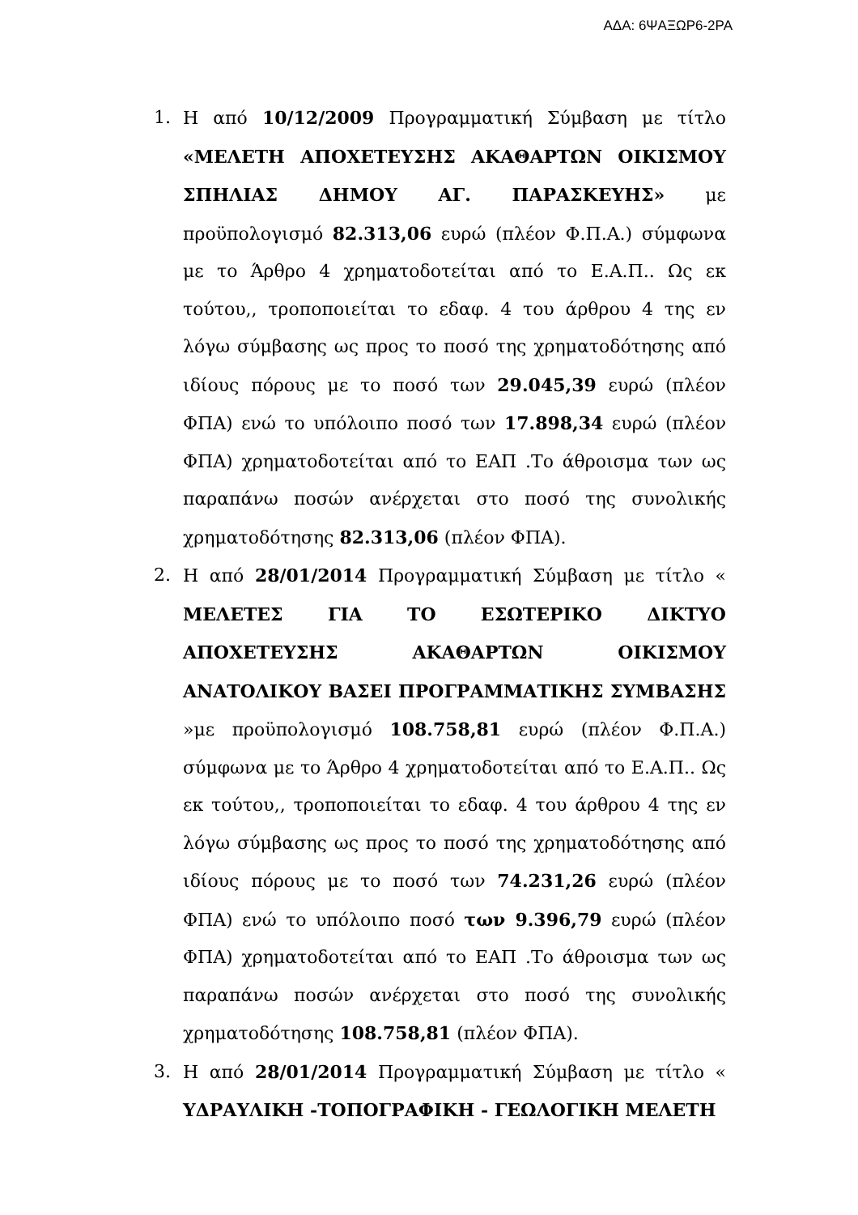ΑΔΑ: 6ΨΑΞΩΡ6-2ΡΑ
1. Η από 10/12/2009 Προγραμματική Σύμβαση με τίτλο «ΜΕΛΕΤΗ ΑΠΟΧΕΤΕΥΣΗΣ ΑΚΑΘΑΡΤΩΝ ΟΙΚΙΣΜΟΥ ΣΠΗΛΙΑΣ ΔΗΜΟΥ ΑΓ. ΠΑΡΑΣΚΕΥΗΣ» με προϋπολογισμό 82.313,06 ευρώ (πλέον Φ.Π.Α.) σύμφωνα με το Άρθρο 4 χρηματοδοτείται από το Ε.Α.Π.. Ως εκ τούτου,, τροποποιείται το εδαφ. 4 του άρθρου 4 της εν λόγω σύμβασης ως προς το ποσό της χρηματοδότησης από ιδίους πόρους με το ποσό των 29.045,39 ευρώ (πλέον ΦΠΑ) ενώ το υπόλοιπο ποσό των 17.898,34 ευρώ (πλέον ΦΠΑ) χρηματοδοτείται από το ΕΑΠ .Το άθροισμα των ως παραπάνω ποσών ανέρχεται στο ποσό της συνολικής χρηματοδότησης 82.313,06 (πλέον ΦΠΑ).
2. Η από 28/01/2014 Προγραμματική Σύμβαση με τίτλο « ΜΕΛΕΤΕΣ ΓΙΑ ΤΟ ΕΣΩΤΕΡΙΚΟ ΔΙΚΤΥΟ ΑΠΟΧΕΤΕΥΣΗΣ ΑΚΑΘΑΡΤΩΝ ΟΙΚΙΣΜΟΥ ΑΝΑΤΟΛΙΚΟΥ ΒΑΣΕΙ ΠΡΟΓΡΑΜΜΑΤΙΚΗΣ ΣΥΜΒΑΣΗΣ »με προϋπολογισμό 108.758,81 ευρώ (πλέον Φ.Π.Α.) σύμφωνα με το Άρθρο 4 χρηματοδοτείται από το Ε.Α.Π.. Ως εκ τούτου,, τροποποιείται το εδαφ. 4 του άρθρου 4 της εν λόγω σύμβασης ως προς το ποσό της χρηματοδότησης από ιδίους πόρους με το ποσό των 74.231,26 ευρώ (πλέον ΦΠΑ) ενώ το υπόλοιπο ποσό των 9.396,79 ευρώ (πλέον ΦΠΑ) χρηματοδοτείται από το ΕΑΠ .Το άθροισμα των ως παραπάνω ποσών ανέρχεται στο ποσό της συνολικής χρηματοδότησης 108.758,81 (πλέον ΦΠΑ).
3. Η από 28/01/2014 Προγραμματική Σύμβαση με τίτλο « ΥΔΡΑΥΛΙΚΗ -ΤΟΠΟΓΡΑΦΙΚΗ - ΓΕΩΛΟΓΙΚΗ ΜΕΛΕΤΗ